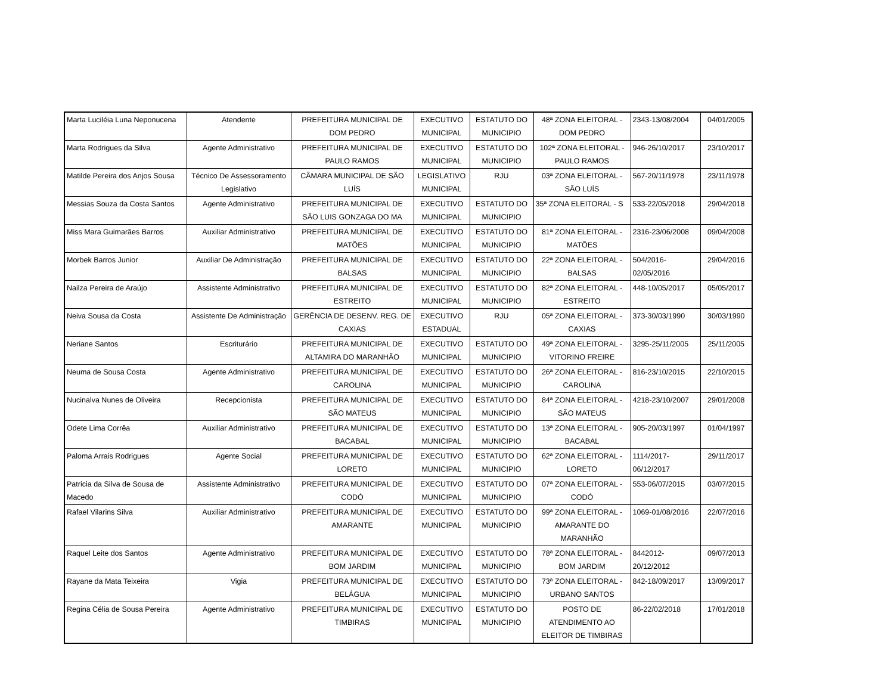| Marta Luciléia Luna Neponucena | Atendente | PREFEITURA MUNICIPAL DE DOM PEDRO | EXECUTIVO MUNICIPAL | ESTATUTO DO MUNICIPIO | 48ª ZONA ELEITORAL - DOM PEDRO | 2343-13/08/2004 | 04/01/2005 |
| Marta Rodrigues da Silva | Agente Administrativo | PREFEITURA MUNICIPAL DE PAULO RAMOS | EXECUTIVO MUNICIPAL | ESTATUTO DO MUNICIPIO | 102ª ZONA ELEITORAL - PAULO RAMOS | 946-26/10/2017 | 23/10/2017 |
| Matilde Pereira dos Anjos Sousa | Técnico De Assessoramento Legislativo | CÂMARA MUNICIPAL DE SÃO LUÍS | LEGISLATIVO MUNICIPAL | RJU | 03ª ZONA ELEITORAL - SÃO LUÍS | 567-20/11/1978 | 23/11/1978 |
| Messias Souza da Costa Santos | Agente Administrativo | PREFEITURA MUNICIPAL DE SÃO LUIS GONZAGA DO MA | EXECUTIVO MUNICIPAL | ESTATUTO DO MUNICIPIO | 35ª ZONA ELEITORAL - S | 533-22/05/2018 | 29/04/2018 |
| Miss Mara Guimarães Barros | Auxiliar Administrativo | PREFEITURA MUNICIPAL DE MATÕES | EXECUTIVO MUNICIPAL | ESTATUTO DO MUNICIPIO | 81ª ZONA ELEITORAL - MATÕES | 2316-23/06/2008 | 09/04/2008 |
| Morbek Barros Junior | Auxiliar De Administração | PREFEITURA MUNICIPAL DE BALSAS | EXECUTIVO MUNICIPAL | ESTATUTO DO MUNICIPIO | 22ª ZONA ELEITORAL - BALSAS | 504/2016- 02/05/2016 | 29/04/2016 |
| Nailza Pereira de Araújo | Assistente Administrativo | PREFEITURA MUNICIPAL DE ESTREITO | EXECUTIVO MUNICIPAL | ESTATUTO DO MUNICIPIO | 82ª ZONA ELEITORAL - ESTREITO | 448-10/05/2017 | 05/05/2017 |
| Neiva Sousa da Costa | Assistente De Administração | GERÊNCIA DE DESENV. REG. DE CAXIAS | EXECUTIVO ESTADUAL | RJU | 05ª ZONA ELEITORAL - CAXIAS | 373-30/03/1990 | 30/03/1990 |
| Neriane Santos | Escriturário | PREFEITURA MUNICIPAL DE ALTAMIRA DO MARANHÃO | EXECUTIVO MUNICIPAL | ESTATUTO DO MUNICIPIO | 49ª ZONA ELEITORAL - VITORINO FREIRE | 3295-25/11/2005 | 25/11/2005 |
| Neuma de Sousa Costa | Agente Administrativo | PREFEITURA MUNICIPAL DE CAROLINA | EXECUTIVO MUNICIPAL | ESTATUTO DO MUNICIPIO | 26ª ZONA ELEITORAL - CAROLINA | 816-23/10/2015 | 22/10/2015 |
| Nucinalva Nunes de Oliveira | Recepcionista | PREFEITURA MUNICIPAL DE SÃO MATEUS | EXECUTIVO MUNICIPAL | ESTATUTO DO MUNICIPIO | 84ª ZONA ELEITORAL - SÃO MATEUS | 4218-23/10/2007 | 29/01/2008 |
| Odete Lima Corrêa | Auxiliar Administrativo | PREFEITURA MUNICIPAL DE BACABAL | EXECUTIVO MUNICIPAL | ESTATUTO DO MUNICIPIO | 13ª ZONA ELEITORAL - BACABAL | 905-20/03/1997 | 01/04/1997 |
| Paloma Arrais Rodrigues | Agente Social | PREFEITURA MUNICIPAL DE LORETO | EXECUTIVO MUNICIPAL | ESTATUTO DO MUNICIPIO | 62ª ZONA ELEITORAL - LORETO | 1114/2017- 06/12/2017 | 29/11/2017 |
| Patricia da Silva de Sousa de Macedo | Assistente Administrativo | PREFEITURA MUNICIPAL DE CODÓ | EXECUTIVO MUNICIPAL | ESTATUTO DO MUNICIPIO | 07ª ZONA ELEITORAL - CODÓ | 553-06/07/2015 | 03/07/2015 |
| Rafael Vilarins Silva | Auxiliar Administrativo | PREFEITURA MUNICIPAL DE AMARANTE | EXECUTIVO MUNICIPAL | ESTATUTO DO MUNICIPIO | 99ª ZONA ELEITORAL - AMARANTE DO MARANHÃO | 1069-01/08/2016 | 22/07/2016 |
| Raquel Leite dos Santos | Agente Administrativo | PREFEITURA MUNICIPAL DE BOM JARDIM | EXECUTIVO MUNICIPAL | ESTATUTO DO MUNICIPIO | 78ª ZONA ELEITORAL - BOM JARDIM | 8442012- 20/12/2012 | 09/07/2013 |
| Rayane da Mata Teixeira | Vigia | PREFEITURA MUNICIPAL DE BELÁGUA | EXECUTIVO MUNICIPAL | ESTATUTO DO MUNICIPIO | 73ª ZONA ELEITORAL - URBANO SANTOS | 842-18/09/2017 | 13/09/2017 |
| Regina Célia de Sousa Pereira | Agente Administrativo | PREFEITURA MUNICIPAL DE TIMBIRAS | EXECUTIVO MUNICIPAL | ESTATUTO DO MUNICIPIO | POSTO DE ATENDIMENTO AO ELEITOR DE TIMBIRAS | 86-22/02/2018 | 17/01/2018 |